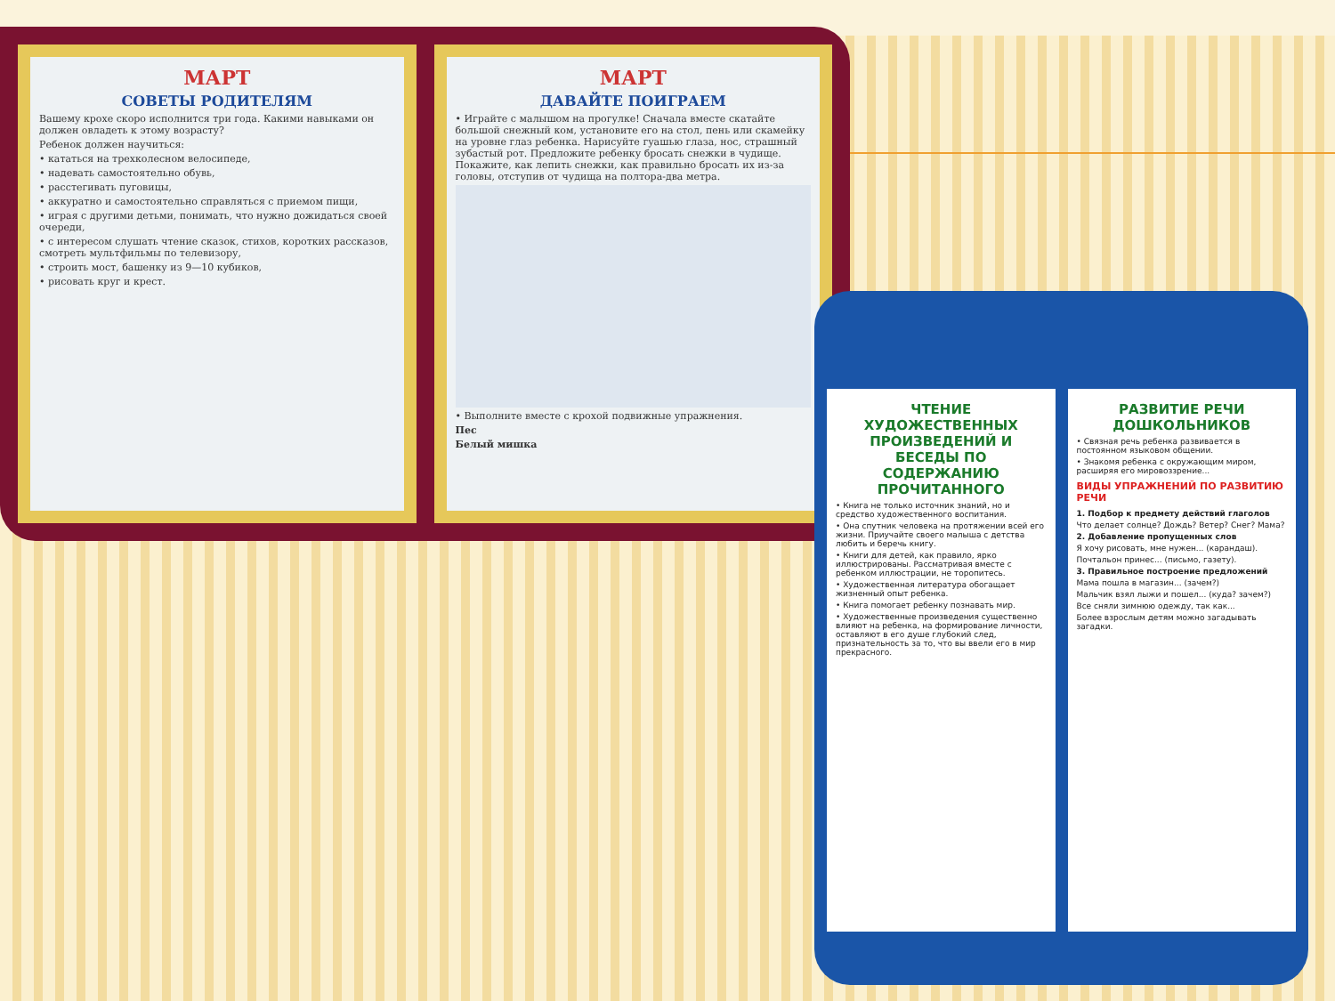МАРТ
СОВЕТЫ РОДИТЕЛЯМ
Вашему крохе скоро исполнится три года. Какими навыками он должен овладеть к этому возрасту?
Ребенок должен научиться:
• кататься на трехколесном велосипеде,
• надевать самостоятельно обувь,
• расстегивать пуговицы,
• аккуратно и самостоятельно справляться с приемом пищи,
• играя с другими детьми, понимать, что нужно дожидаться своей очереди,
• с интересом слушать чтение сказок, стихов, коротких рассказов, смотреть мультфильмы по телевизору,
• строить мост, башенку из 9—10 кубиков,
• рисовать круг и крест.
МАРТ
ДАВАЙТЕ ПОИГРАЕМ
• Играйте с малышом на прогулке! Сначала вместе скатайте большой снежный ком, установите его на стол, пень или скамейку на уровне глаз ребенка. Нарисуйте гуашью глаза, нос, страшный зубастый рот. Предложите ребенку бросать снежки в чудище. Покажите, как лепить снежки, как правильно бросать их из-за головы, отступив от чудища на полтора-два метра.
• Выполните вместе с крохой подвижные упражнения.
Пес
Белый мишка
ЧТЕНИЕ ХУДОЖЕСТВЕННЫХ ПРОИЗВЕДЕНИЙ И БЕСЕДЫ ПО СОДЕРЖАНИЮ ПРОЧИТАННОГО
• Книга не только источник знаний, но и средство художественного воспитания.
• Она спутник человека на протяжении всей его жизни. Приучайте своего малыша с детства любить и беречь книгу.
• Книги для детей, как правило, ярко иллюстрированы. Рассматривая вместе с ребенком иллюстрации, не торопитесь.
• Художественная литература обогащает жизненный опыт ребенка.
• Книга помогает ребенку познавать мир.
• Художественные произведения существенно влияют на ребенка, на формирование личности, оставляют в его душе глубокий след, признательность за то, что вы ввели его в мир прекрасного.
РАЗВИТИЕ РЕЧИ ДОШКОЛЬНИКОВ
• Связная речь ребенка развивается в постоянном языковом общении.
• Знакомя ребенка с окружающим миром, расширяя его мировоззрение...
ВИДЫ УПРАЖНЕНИЙ ПО РАЗВИТИЮ РЕЧИ
1. Подбор к предмету действий глаголов
Что делает солнце? Дождь? Ветер? Снег? Мама?
2. Добавление пропущенных слов
Я хочу рисовать, мне нужен... (карандаш).
Почтальон принес... (письмо, газету).
3. Правильное построение предложений
Мама пошла в магазин... (зачем?)
Мальчик взял лыжи и пошел... (куда? зачем?)
Все сняли зимнюю одежду, так как...
Более взрослым детям можно загадывать загадки.